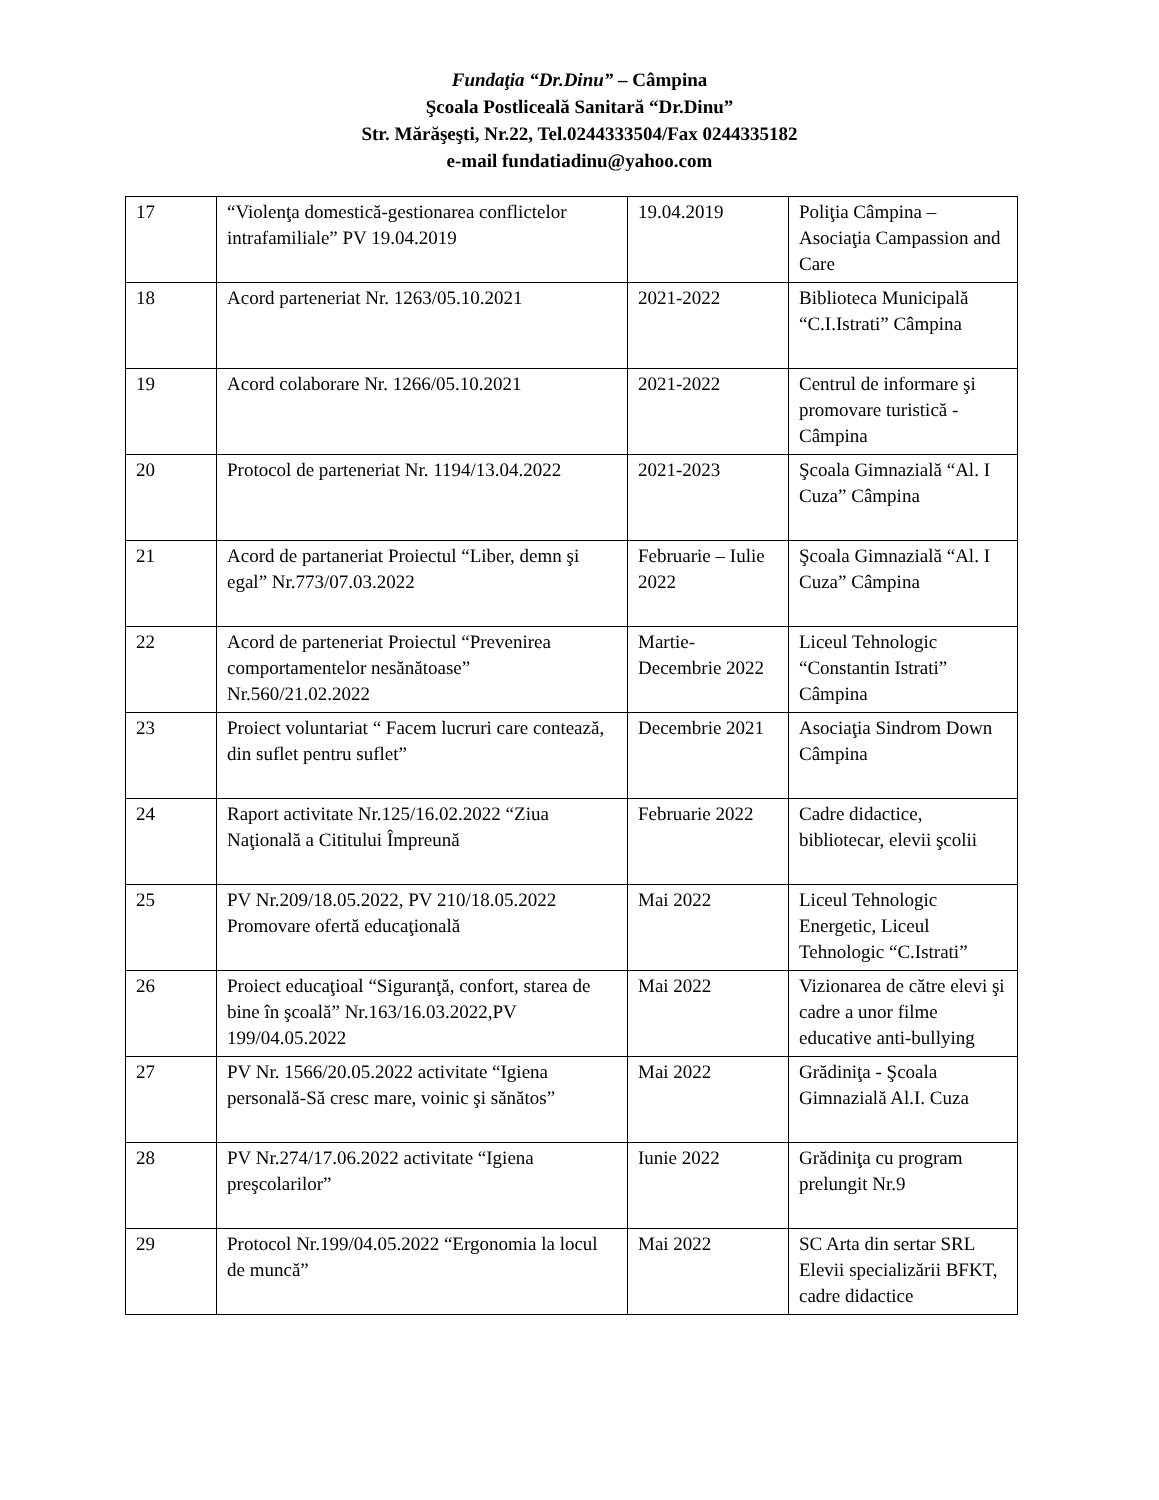Fundaţia “Dr.Dinu” – Câmpina
Şcoala Postliceală Sanitară “Dr.Dinu”
Str. Mărăşeşti, Nr.22, Tel.0244333504/Fax 0244335182
e-mail fundatiadinu@yahoo.com
| 17 | “Violenţa domestică-gestionarea conflictelor intrafamiliale” PV 19.04.2019 | 19.04.2019 | Poliţia Câmpina – Asociaţia Campassion and Care |
| 18 | Acord parteneriat Nr. 1263/05.10.2021 | 2021-2022 | Biblioteca Municipală “C.I.Istrati” Câmpina |
| 19 | Acord colaborare Nr. 1266/05.10.2021 | 2021-2022 | Centrul de informare şi promovare turistică - Câmpina |
| 20 | Protocol de parteneriat Nr. 1194/13.04.2022 | 2021-2023 | Şcoala Gimnazială “Al. I Cuza” Câmpina |
| 21 | Acord de partaneriat Proiectul “Liber, demn şi egal” Nr.773/07.03.2022 | Februarie – Iulie 2022 | Şcoala Gimnazială “Al. I Cuza” Câmpina |
| 22 | Acord de parteneriat Proiectul “Prevenirea comportamentelor nesănătoase” Nr.560/21.02.2022 | Martie-Decembrie 2022 | Liceul Tehnologic “Constantin Istrati” Câmpina |
| 23 | Proiect voluntariat “ Facem lucruri care contează, din suflet pentru suflet” | Decembrie 2021 | Asociaţia Sindrom Down Câmpina |
| 24 | Raport activitate Nr.125/16.02.2022 “Ziua Naţională a Cititului Împreună | Februarie 2022 | Cadre didactice, bibliotecar, elevii şcolii |
| 25 | PV Nr.209/18.05.2022, PV 210/18.05.2022 Promovare ofertă educaţională | Mai 2022 | Liceul Tehnologic Energetic, Liceul Tehnologic “C.Istrati” |
| 26 | Proiect educaţioal “Siguranţă, confort, starea de bine în şcoală” Nr.163/16.03.2022,PV 199/04.05.2022 | Mai 2022 | Vizionarea de către elevi şi cadre a unor filme educative anti-bullying |
| 27 | PV Nr. 1566/20.05.2022 activitate “Igiena personală-Să cresc mare, voinic şi sănătos” | Mai 2022 | Grădiniţa - Şcoala Gimnazială Al.I. Cuza |
| 28 | PV Nr.274/17.06.2022 activitate “Igiena preşcolarilor” | Iunie 2022 | Grădiniţa cu program prelungit Nr.9 |
| 29 | Protocol Nr.199/04.05.2022 “Ergonomia la locul de muncă” | Mai 2022 | SC Arta din sertar SRL Elevii specializării BFKT, cadre didactice |